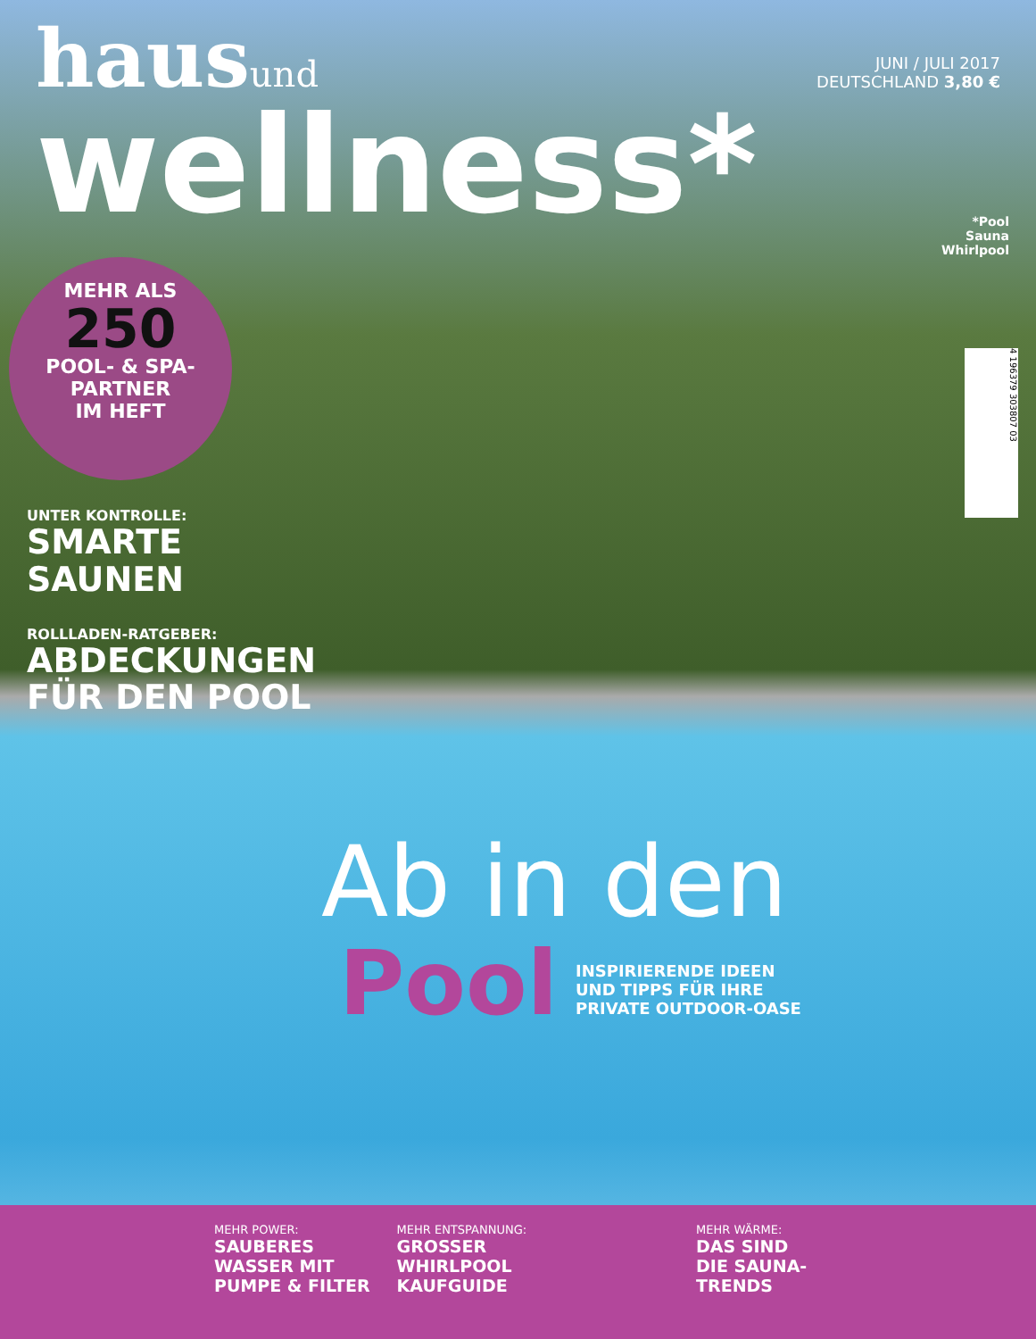hausund
JUNI / JULI 2017
DEUTSCHLAND 3,80 €
wellness*
*Pool
Sauna
Whirlpool
MEHR ALS
250
POOL- & SPA-
PARTNER
IM HEFT
4 196379 303807 03
UNTER KONTROLLE:
SMARTE
SAUNEN
ROLLLADEN-RATGEBER:
ABDECKUNGEN
FÜR DEN POOL
Ab in den
Pool
INSPIRIERENDE IDEEN
UND TIPPS FÜR IHRE
PRIVATE OUTDOOR-OASE
MEHR POWER:
SAUBERES
WASSER MIT
PUMPE & FILTER
MEHR ENTSPANNUNG:
GROSSER
WHIRLPOOL
KAUFGUIDE
MEHR WÄRME:
DAS SIND
DIE SAUNA-
TRENDS